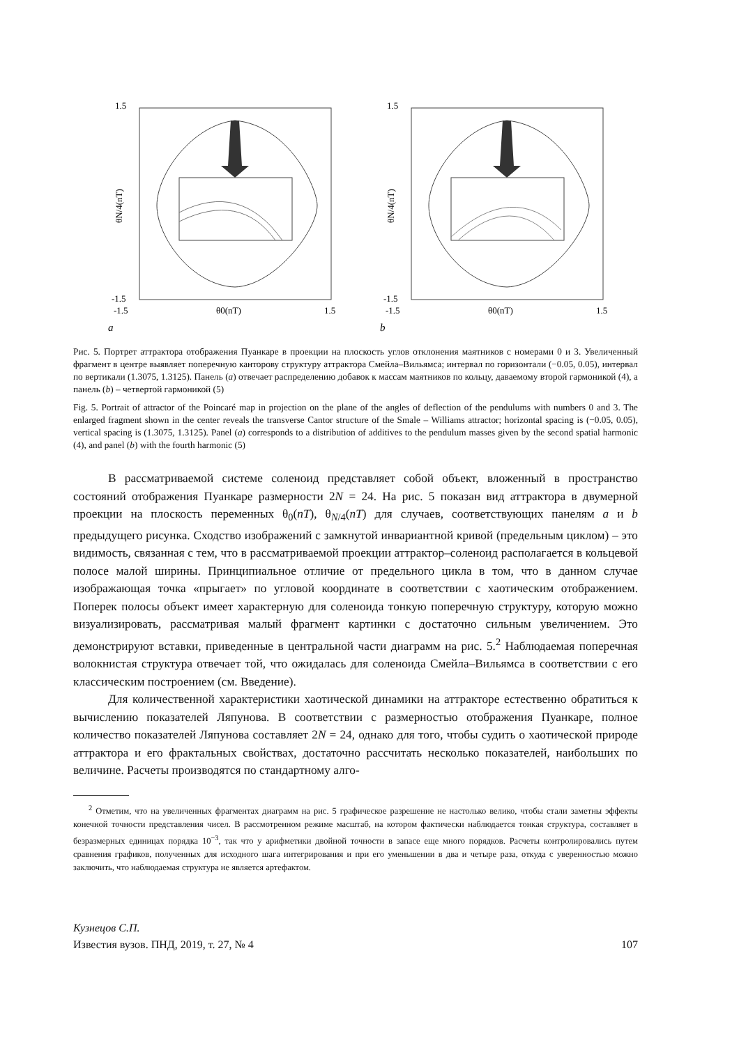1.5
-1.5
θN/4(nT)
-1.5
θ0(nT)
1.5
a
1.5
-1.5
θN/4(nT)
-1.5
θ0(nT)
1.5
b
Рис. 5. Портрет аттрактора отображения Пуанкаре в проекции на плоскость углов отклонения маятников с номерами 0 и 3. Увеличенный фрагмент в центре выявляет поперечную канторову структуру аттрактора Смейла–Вильямса; интервал по горизонтали (−0.05, 0.05), интервал по вертикали (1.3075, 1.3125). Панель (a) отвечает распределению добавок к массам маятников по кольцу, даваемому второй гармоникой (4), а панель (b) – четвертой гармоникой (5)
Fig. 5. Portrait of attractor of the Poincaré map in projection on the plane of the angles of deflection of the pendulums with numbers 0 and 3. The enlarged fragment shown in the center reveals the transverse Cantor structure of the Smale – Williams attractor; horizontal spacing is (−0.05, 0.05), vertical spacing is (1.3075, 1.3125). Panel (a) corresponds to a distribution of additives to the pendulum masses given by the second spatial harmonic (4), and panel (b) with the fourth harmonic (5)
В рассматриваемой системе соленоид представляет собой объект, вложенный в пространство состояний отображения Пуанкаре размерности 2N = 24. На рис. 5 показан вид аттрактора в двумерной проекции на плоскость переменных θ<sub>0</sub>(nT), θ<sub>N/4</sub>(nT) для случаев, соответствующих панелям a и b предыдущего рисунка. Сходство изображений с замкнутой инвариантной кривой (предельным циклом) – это видимость, связанная с тем, что в рассматриваемой проекции аттрактор–соленоид располагается в кольцевой полосе малой ширины. Принципиальное отличие от предельного цикла в том, что в данном случае изображающая точка «прыгает» по угловой координате в соответствии с хаотическим отображением. Поперек полосы объект имеет характерную для соленоида тонкую поперечную структуру, которую можно визуализировать, рассматривая малый фрагмент картинки с достаточно сильным увеличением. Это демонстрируют вставки, приведенные в центральной части диаграмм на рис. 5.<sup>2</sup> Наблюдаемая поперечная волокнистая структура отвечает той, что ожидалась для соленоида Смейла–Вильямса в соответствии с его классическим построением (см. Введение).
Для количественной характеристики хаотической динамики на аттракторе естественно обратиться к вычислению показателей Ляпунова. В соответствии с размерностью отображения Пуанкаре, полное количество показателей Ляпунова составляет 2N = 24, однако для того, чтобы судить о хаотической природе аттрактора и его фрактальных свойствах, достаточно рассчитать несколько показателей, наибольших по величине. Расчеты производятся по стандартному алго-
<sup>2</sup> Отметим, что на увеличенных фрагментах диаграмм на рис. 5 графическое разрешение не настолько велико, чтобы стали заметны эффекты конечной точности представления чисел. В рассмотренном режиме масштаб, на котором фактически наблюдается тонкая структура, составляет в безразмерных единицах порядка 10<sup>−3</sup>, так что у арифметики двойной точности в запасе еще много порядков. Расчеты контролировались путем сравнения графиков, полученных для исходного шага интегрирования и при его уменьшении в два и четыре раза, откуда с уверенностью можно заключить, что наблюдаемая структура не является артефактом.
Кузнецов С.П.
Известия вузов. ПНД, 2019, т. 27, № 4
107